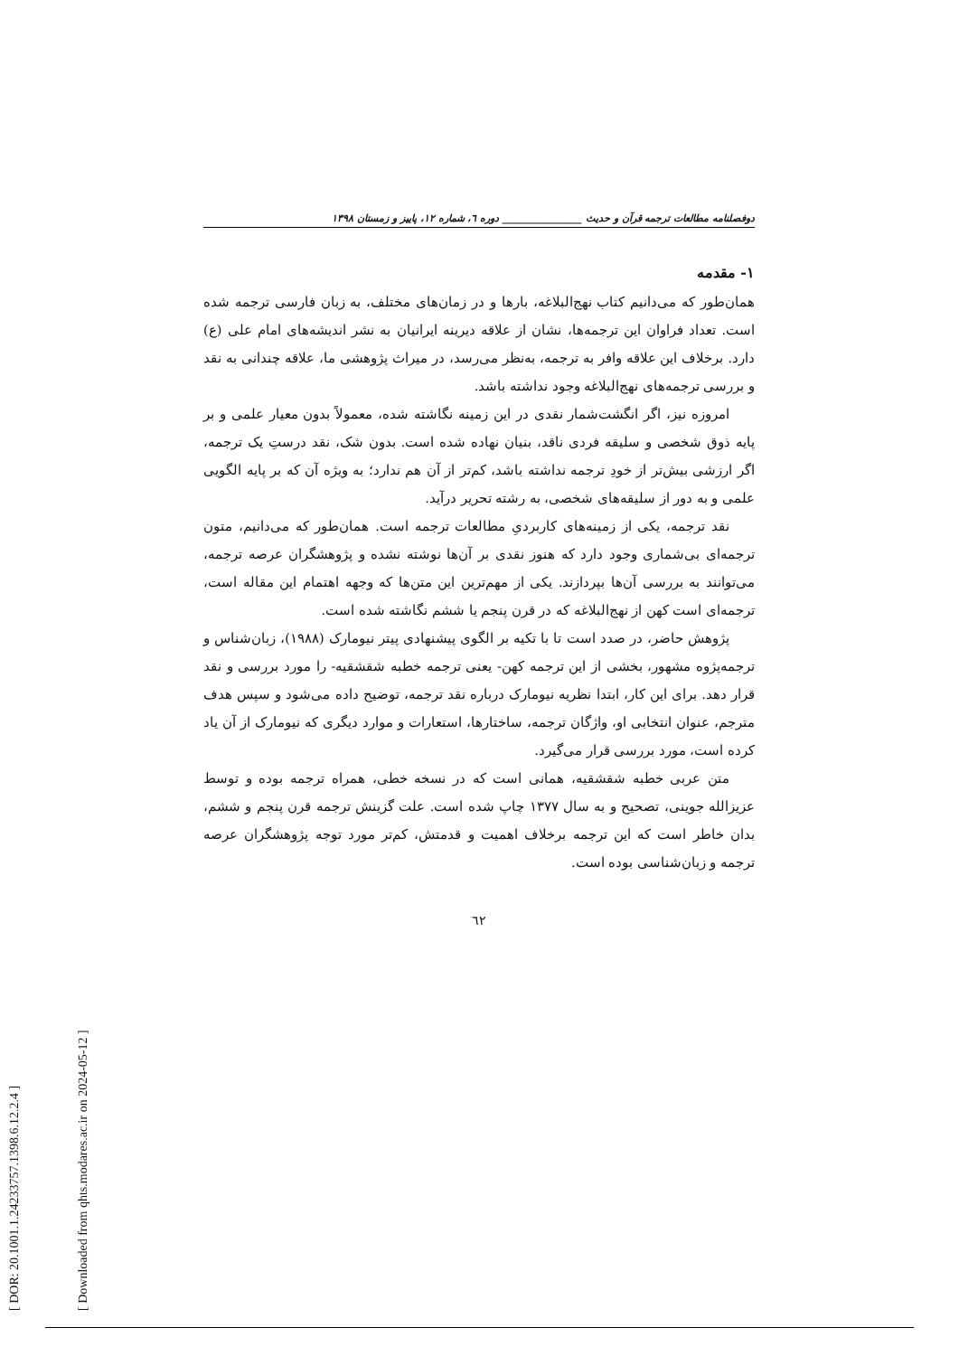[ DOR: 20.1001.1.24233757.1398.6.12.2.4 ]
[ Downloaded from qhts.modares.ac.ir on 2024-05-12 ]
دوفصلنامه مطالعات ترجمه قرآن و حدیث ________________ دوره ٦، شماره ١٢، پاییز و زمستان ١٣٩٨
١- مقدمه
همان‌طور که می‌دانیم کتاب نهج‌البلاغه، بارها و در زمان‌های مختلف، به زبان فارسی ترجمه شده است. تعداد فراوان این ترجمه‌ها، نشان از علاقه دیرینه ایرانیان به نشر اندیشه‌های امام علی (ع) دارد. برخلاف این علاقه وافر به ترجمه، به‌نظر می‌رسد، در میراث پژوهشی ما، علاقه چندانی به نقد و بررسی ترجمه‌های نهج‌البلاغه وجود نداشته باشد.
امروزه نیز، اگر انگشت‌شمار نقدی در این زمینه نگاشته شده، معمولاً بدون معیار علمی و بر پایه ذوق شخصی و سلیقه فردی ناقد، بنیان نهاده شده است. بدون شک، نقد درستِ یک ترجمه، اگر ارزشی بیش‌تر از خودِ ترجمه نداشته باشد، کم‌تر از آن هم ندارد؛ به ویژه آن که بر پایه الگویی علمی و به دور از سلیقه‌های شخصی، به رشته تحریر درآید.
نقد ترجمه، یکی از زمینه‌های کاربردیِ مطالعات ترجمه است. همان‌طور که می‌دانیم، متون ترجمه‌ای بی‌شماری وجود دارد که هنوز نقدی بر آن‌ها نوشته نشده و پژوهشگران عرصه ترجمه، می‌توانند به بررسی آن‌ها بپردازند. یکی از مهم‌ترین این متن‌ها که وجهه اهتمام این مقاله است، ترجمه‌ای است کهن از نهج‌البلاغه که در قرن پنجم یا ششم نگاشته شده است.
پژوهش حاضر، در صدد است تا با تکیه بر الگوی پیشنهادی پیتر نیومارک (١٩٨٨)، زبان‌شناس و ترجمه‌پژوه مشهور، بخشی از این ترجمه کهن- یعنی ترجمه خطبه شقشقیه- را مورد بررسی و نقد قرار دهد. برای این کار، ابتدا نظریه نیومارک درباره نقد ترجمه، توضیح داده می‌شود و سپس هدف مترجم، عنوان انتخابی او، واژگان ترجمه، ساختارها، استعارات و موارد دیگری که نیومارک از آن یاد کرده است، مورد بررسی قرار می‌گیرد.
متن عربی خطبه شقشقیه، همانی است که در نسخه خطی، همراه ترجمه بوده و توسط عزیزالله جوینی، تصحیح و به سال ١٣٧٧ چاپ شده است. علت گزینش ترجمه قرن پنجم و ششم، بدان خاطر است که این ترجمه برخلاف اهمیت و قدمتش، کم‌تر مورد توجه پژوهشگران عرصه ترجمه و زبان‌شناسی بوده است.
٦٢